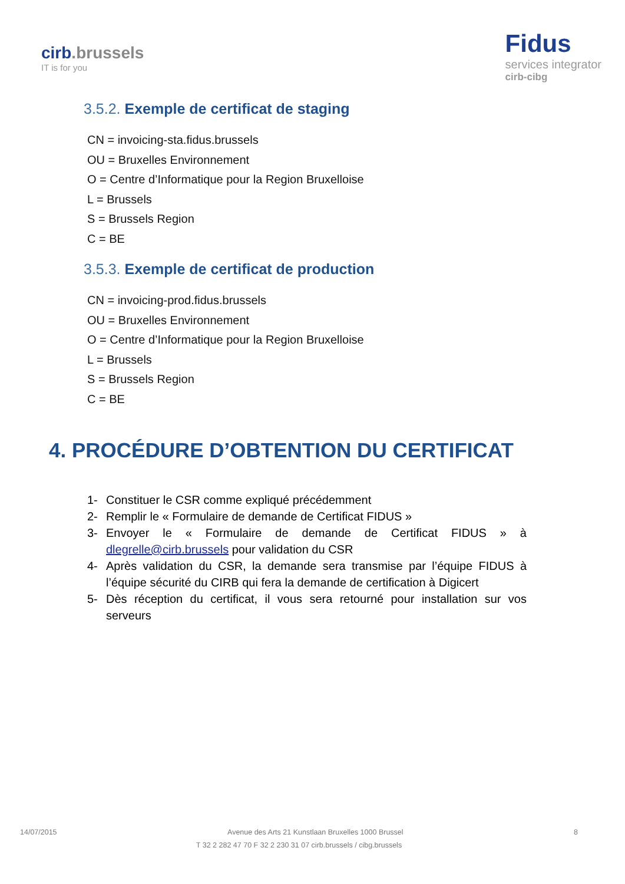cirb.brussels
IT is for you
Fidus
services integrator
cirb-cibg
3.5.2. Exemple de certificat de staging
CN = invoicing-sta.fidus.brussels
OU = Bruxelles Environnement
O = Centre d’Informatique pour la Region Bruxelloise
L = Brussels
S = Brussels Region
C = BE
3.5.3. Exemple de certificat de production
CN = invoicing-prod.fidus.brussels
OU = Bruxelles Environnement
O = Centre d’Informatique pour la Region Bruxelloise
L = Brussels
S = Brussels Region
C = BE
4. PROCÉDURE D’OBTENTION DU CERTIFICAT
1- Constituer le CSR comme expliqué précédemment
2- Remplir le « Formulaire de demande de Certificat FIDUS »
3- Envoyer le « Formulaire de demande de Certificat FIDUS » à dlegrelle@cirb.brussels pour validation du CSR
4- Après validation du CSR, la demande sera transmise par l’équipe FIDUS à l’équipe sécurité du CIRB qui fera la demande de certification à Digicert
5- Dès réception du certificat, il vous sera retourné pour installation sur vos serveurs
14/07/2015 Avenue des Arts 21 Kunstlaan Bruxelles 1000 Brussel 8
T 32 2 282 47 70 F 32 2 230 31 07 cirb.brussels / cibg.brussels